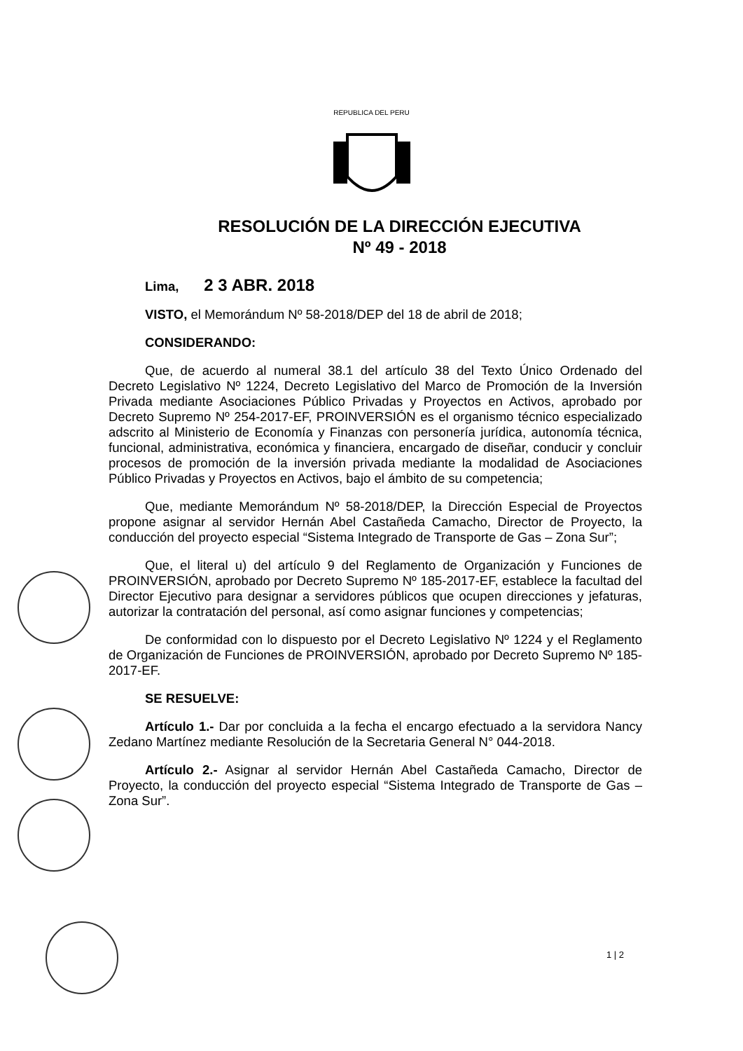REPUBLICA DEL PERU
RESOLUCIÓN DE LA DIRECCIÓN EJECUTIVA
Nº 49 - 2018
Lima, 2 3 ABR. 2018
VISTO, el Memorándum Nº 58-2018/DEP del 18 de abril de 2018;
CONSIDERANDO:
Que, de acuerdo al numeral 38.1 del artículo 38 del Texto Único Ordenado del Decreto Legislativo Nº 1224, Decreto Legislativo del Marco de Promoción de la Inversión Privada mediante Asociaciones Público Privadas y Proyectos en Activos, aprobado por Decreto Supremo Nº 254-2017-EF, PROINVERSIÓN es el organismo técnico especializado adscrito al Ministerio de Economía y Finanzas con personería jurídica, autonomía técnica, funcional, administrativa, económica y financiera, encargado de diseñar, conducir y concluir procesos de promoción de la inversión privada mediante la modalidad de Asociaciones Público Privadas y Proyectos en Activos, bajo el ámbito de su competencia;
Que, mediante Memorándum Nº 58-2018/DEP, la Dirección Especial de Proyectos propone asignar al servidor Hernán Abel Castañeda Camacho, Director de Proyecto, la conducción del proyecto especial “Sistema Integrado de Transporte de Gas – Zona Sur”;
Que, el literal u) del artículo 9 del Reglamento de Organización y Funciones de PROINVERSIÓN, aprobado por Decreto Supremo Nº 185-2017-EF, establece la facultad del Director Ejecutivo para designar a servidores públicos que ocupen direcciones y jefaturas, autorizar la contratación del personal, así como asignar funciones y competencias;
De conformidad con lo dispuesto por el Decreto Legislativo Nº 1224 y el Reglamento de Organización de Funciones de PROINVERSIÓN, aprobado por Decreto Supremo Nº 185-2017-EF.
SE RESUELVE:
Artículo 1.- Dar por concluida a la fecha el encargo efectuado a la servidora Nancy Zedano Martínez mediante Resolución de la Secretaria General N° 044-2018.
Artículo 2.- Asignar al servidor Hernán Abel Castañeda Camacho, Director de Proyecto, la conducción del proyecto especial “Sistema Integrado de Transporte de Gas – Zona Sur”.
1 | 2